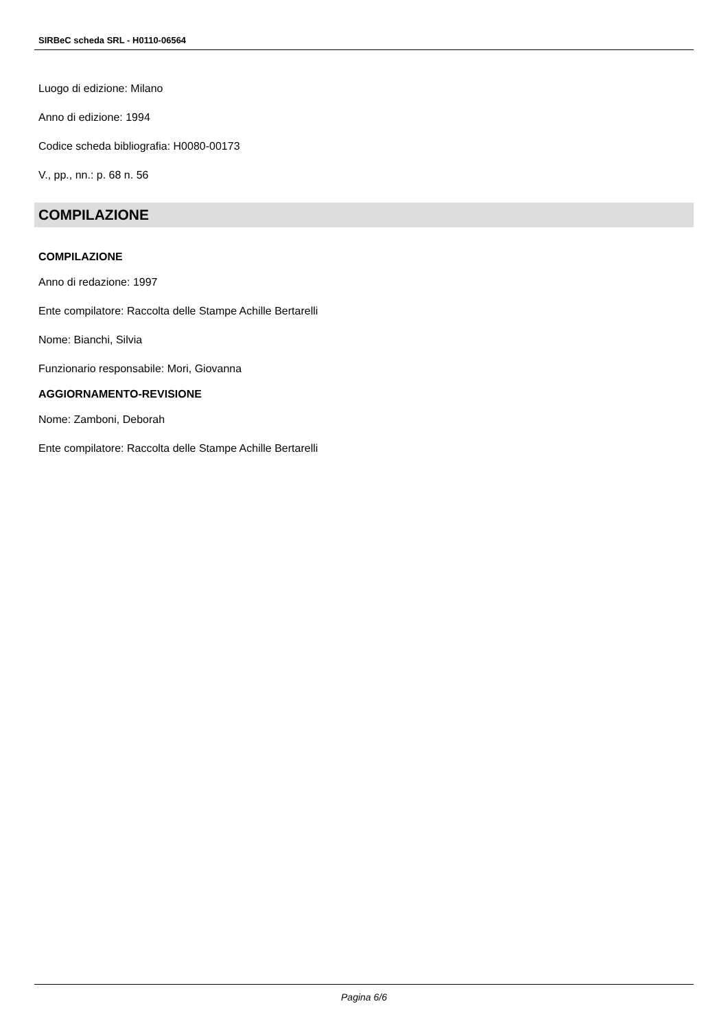SIRBeC scheda SRL - H0110-06564
Luogo di edizione: Milano
Anno di edizione: 1994
Codice scheda bibliografia: H0080-00173
V., pp., nn.: p. 68 n. 56
COMPILAZIONE
COMPILAZIONE
Anno di redazione: 1997
Ente compilatore: Raccolta delle Stampe Achille Bertarelli
Nome: Bianchi, Silvia
Funzionario responsabile: Mori, Giovanna
AGGIORNAMENTO-REVISIONE
Nome: Zamboni, Deborah
Ente compilatore: Raccolta delle Stampe Achille Bertarelli
Pagina 6/6